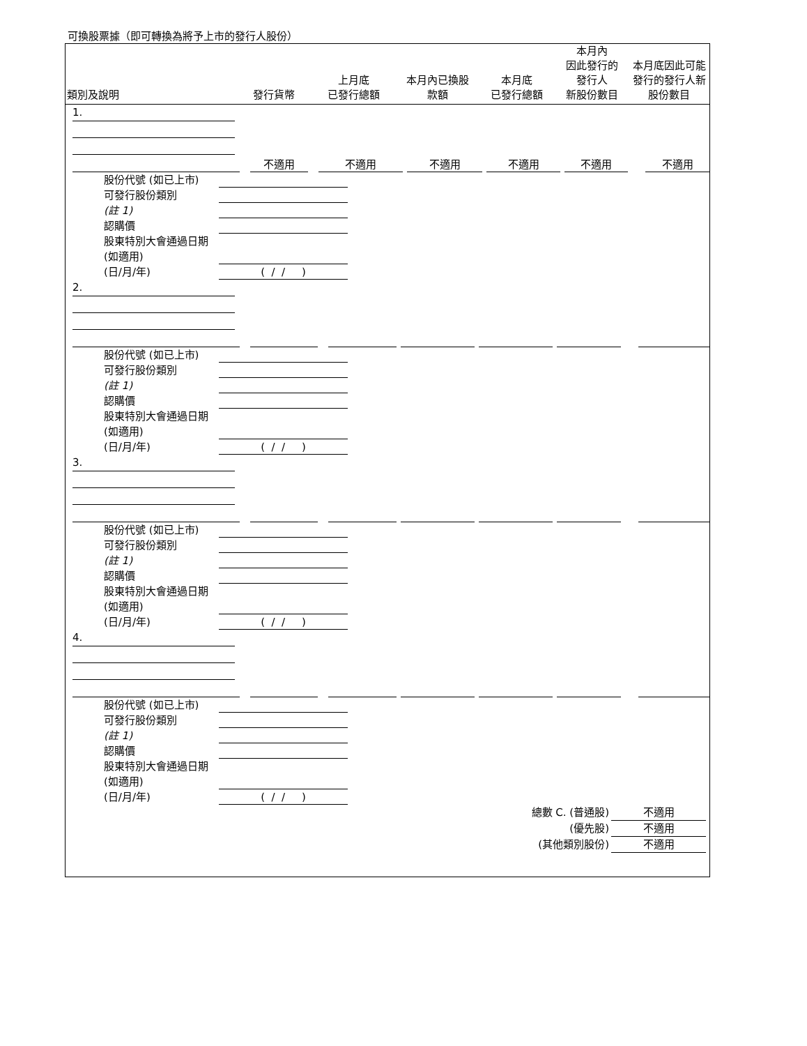可換股票據（即可轉換為將予上市的發行人股份）
| 類別及說明 | 發行貨幣 | 上月底 已發行總額 | 本月內已換股 款額 | 本月底 已發行總額 | 本月內 因此發行的 發行人 新股份數目 | 本月底因此可能發行的發行人新股份數目 |
| --- | --- | --- | --- | --- | --- | --- |
1.
| | 不適用 | 不適用 | 不適用 | 不適用 | 不適用 | 不適用 |
股份代號 (如已上市)
可發行股份類別
(註 1)
認購價
股東特別大會通過日期 (如適用)
(日/月/年)
( / / )
2.
股份代號 (如已上市)
可發行股份類別
(註 1)
認購價
股東特別大會通過日期 (如適用)
(日/月/年)
( / / )
3.
股份代號 (如已上市)
可發行股份類別
(註 1)
認購價
股東特別大會通過日期 (如適用)
(日/月/年)
( / / )
4.
股份代號 (如已上市)
可發行股份類別
(註 1)
認購價
股東特別大會通過日期 (如適用)
(日/月/年)
( / / )
總數 C. (普通股) 不適用
(優先股) 不適用
(其他類別股份) 不適用